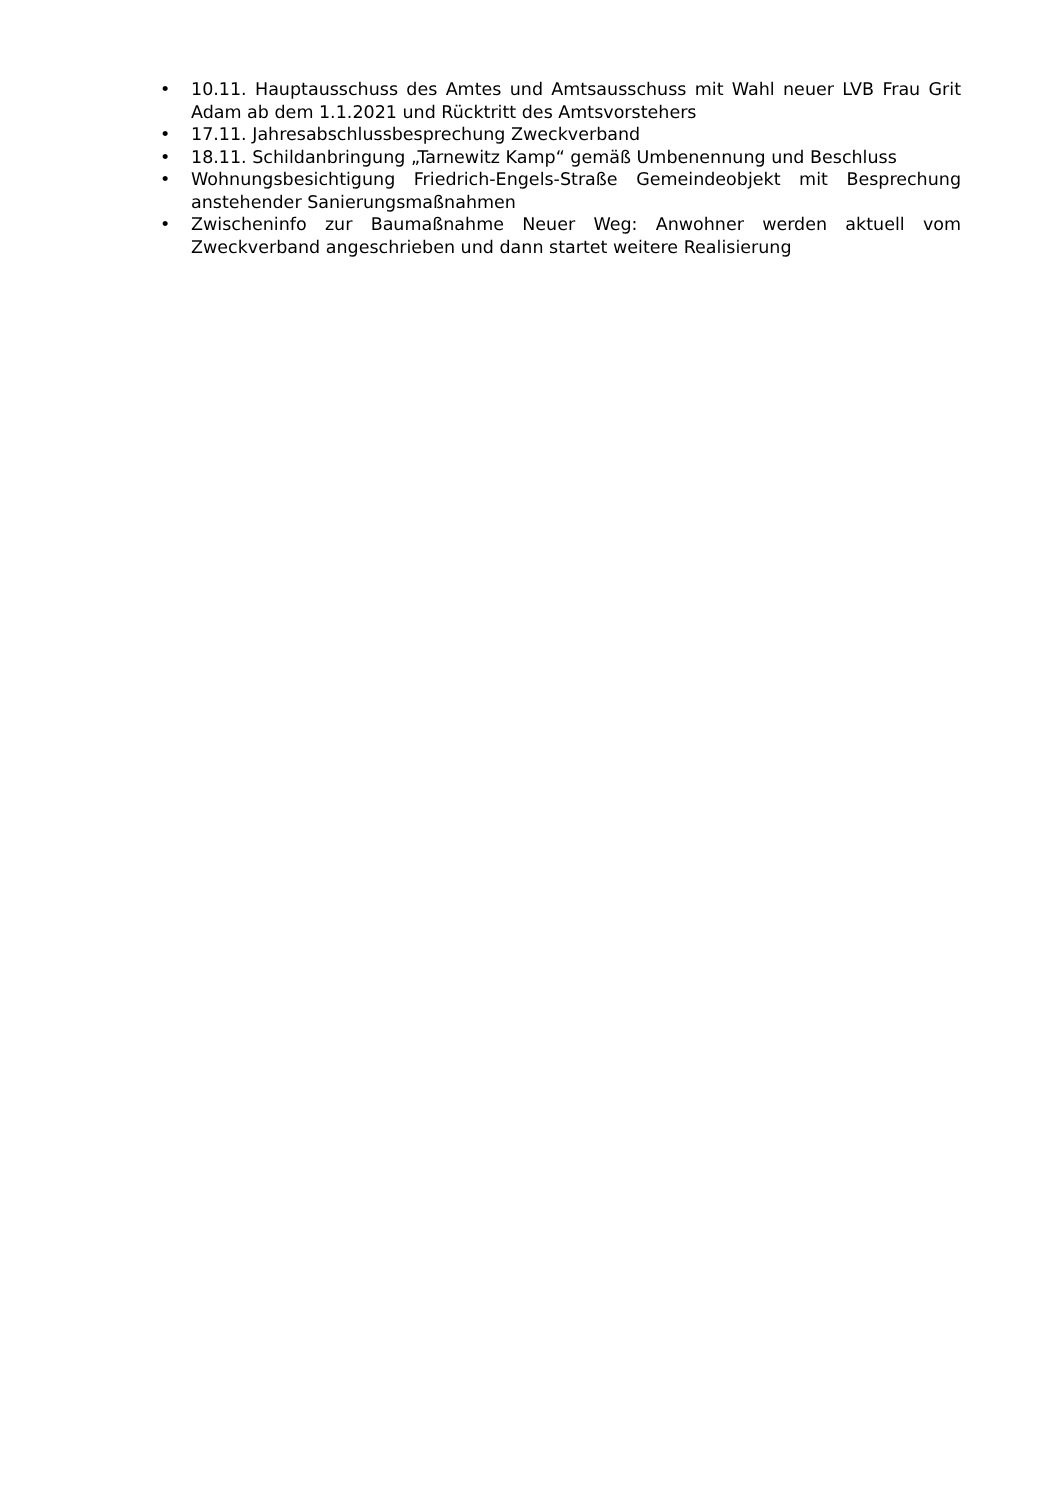• 10.11. Hauptausschuss des Amtes und Amtsausschuss mit Wahl neuer LVB Frau Grit Adam ab dem 1.1.2021 und Rücktritt des Amtsvorstehers
• 17.11. Jahresabschlussbesprechung Zweckverband
• 18.11. Schildanbringung „Tarnewitz Kamp“ gemäß Umbenennung und Beschluss
• Wohnungsbesichtigung Friedrich-Engels-Straße Gemeindeobjekt mit Besprechung anstehender Sanierungsmaßnahmen
• Zwischeninfo zur Baumaßnahme Neuer Weg: Anwohner werden aktuell vom Zweckverband angeschrieben und dann startet weitere Realisierung